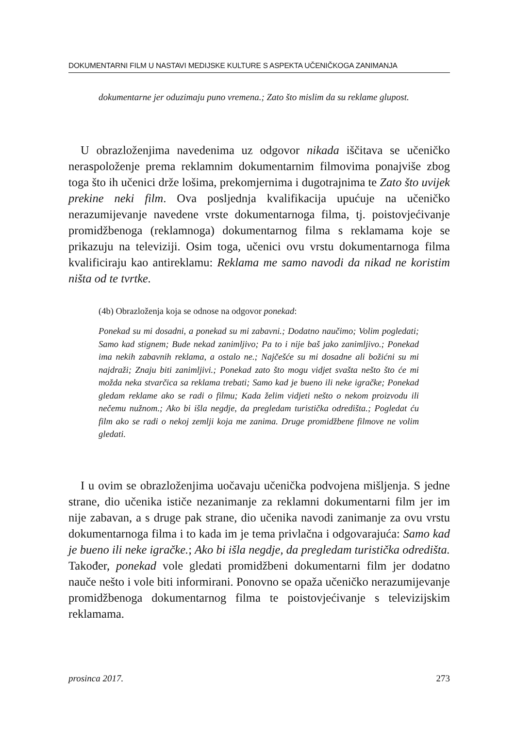DOKUMENTARNI FILM U NASTAVI MEDIJSKE KULTURE S ASPEKTA UČENIČKOGA ZANIMANJA
dokumentarne jer oduzimaju puno vremena.; Zato što mislim da su reklame glupost.
U obrazloženjima navedenima uz odgovor nikada iščitava se učeničko neraspoloženje prema reklamnim dokumentarnim filmovima ponajviše zbog toga što ih učenici drže lošima, prekomjernima i dugotrajnima te Zato što uvijek prekine neki film. Ova posljednja kvalifikacija upućuje na učeničko nerazumijevanje navedene vrste dokumentarnoga filma, tj. poistovjećivanje promidžbenoga (reklamnoga) dokumentarnog filma s reklamama koje se prikazuju na televiziji. Osim toga, učenici ovu vrstu dokumentarnoga filma kvalificiraju kao antireklamu: Reklama me samo navodi da nikad ne koristim ništa od te tvrtke.
(4b) Obrazloženja koja se odnose na odgovor ponekad:
Ponekad su mi dosadni, a ponekad su mi zabavni.; Dodatno naučimo; Volim pogledati; Samo kad stignem; Bude nekad zanimljivo; Pa to i nije baš jako zanimljivo.; Ponekad ima nekih zabavnih reklama, a ostalo ne.; Najčešće su mi dosadne ali božićni su mi najdraži; Znaju biti zanimljivi.; Ponekad zato što mogu vidjet svašta nešto što će mi možda neka stvarčica sa reklama trebati; Samo kad je bueno ili neke igračke; Ponekad gledam reklame ako se radi o filmu; Kada želim vidjeti nešto o nekom proizvodu ili nečemu nužnom.; Ako bi išla negdje, da pregledam turistička odredišta.; Pogledat ću film ako se radi o nekoj zemlji koja me zanima. Druge promidžbene filmove ne volim gledati.
I u ovim se obrazloženjima uočavaju učenička podvojena mišljenja. S jedne strane, dio učenika ističe nezanimanje za reklamni dokumentarni film jer im nije zabavan, a s druge pak strane, dio učenika navodi zanimanje za ovu vrstu dokumentarnoga filma i to kada im je tema privlačna i odgovarajuća: Samo kad je bueno ili neke igračke.; Ako bi išla negdje, da pregledam turistička odredišta. Također, ponekad vole gledati promidžbeni dokumentarni film jer dodatno nauče nešto i vole biti informirani. Ponovno se opaža učeničko nerazumijevanje promidžbenoga dokumentarnog filma te poistovjećivanje s televizijskim reklamama.
prosinca 2017. 273